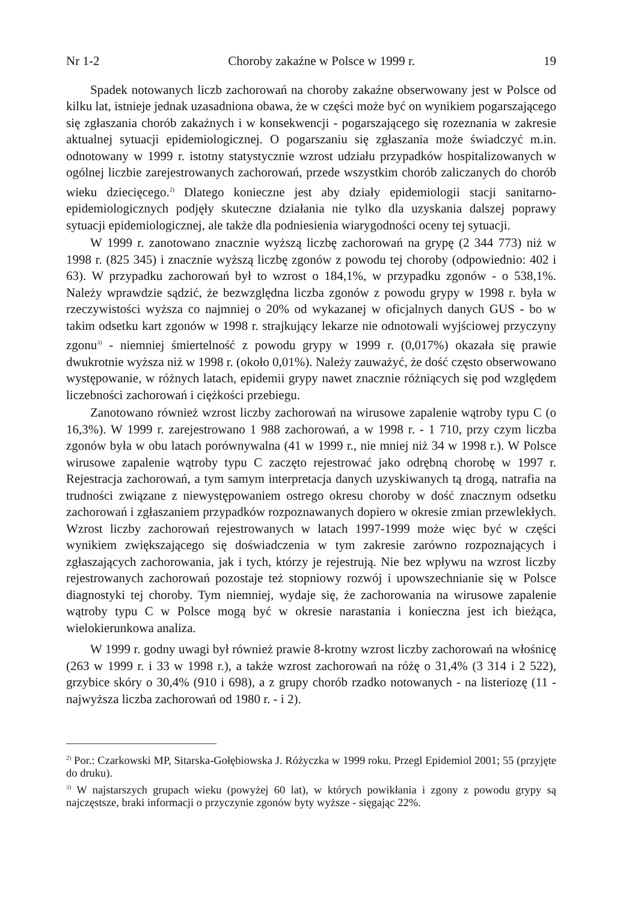Nr 1-2 Choroby zakaźne w Polsce w 1999 r. 19
Spadek notowanych liczb zachorowań na choroby zakaźne obserwowany jest w Polsce od kilku lat, istnieje jednak uzasadniona obawa, że w części może być on wynikiem pogarszającego się zgłaszania chorób zakaźnych i w konsekwencji - pogarszającego się rozeznania w zakresie aktualnej sytuacji epidemiologicznej. O pogarszaniu się zgłaszania może świadczyć m.in. odnotowany w 1999 r. istotny statystycznie wzrost udziału przypadków hospitalizowanych w ogólnej liczbie zarejestrowanych zachorowań, przede wszystkim chorób zaliczanych do chorób wieku dziecięcego.<sup>2)</sup> Dlatego konieczne jest aby działy epidemiologii stacji sanitarno-epidemiologicznych podjęły skuteczne działania nie tylko dla uzyskania dalszej poprawy sytuacji epidemiologicznej, ale także dla podniesienia wiarygodności oceny tej sytuacji.
W 1999 r. zanotowano znacznie wyższą liczbę zachorowań na grypę (2 344 773) niż w 1998 r. (825 345) i znacznie wyższą liczbę zgonów z powodu tej choroby (odpowiednio: 402 i 63). W przypadku zachorowań był to wzrost o 184,1%, w przypadku zgonów - o 538,1%. Należy wprawdzie sądzić, że bezwzględna liczba zgonów z powodu grypy w 1998 r. była w rzeczywistości wyższa co najmniej o 20% od wykazanej w oficjalnych danych GUS - bo w takim odsetku kart zgonów w 1998 r. strajkujący lekarze nie odnotowali wyjściowej przyczyny zgonu<sup>3)</sup> - niemniej śmiertelność z powodu grypy w 1999 r. (0,017%) okazała się prawie dwukrotnie wyższa niż w 1998 r. (około 0,01%). Należy zauważyć, że dość często obserwowano występowanie, w różnych latach, epidemii grypy nawet znacznie różniących się pod względem liczebności zachorowań i ciężkości przebiegu.
Zanotowano również wzrost liczby zachorowań na wirusowe zapalenie wątroby typu C (o 16,3%). W 1999 r. zarejestrowano 1 988 zachorowań, a w 1998 r. - 1 710, przy czym liczba zgonów była w obu latach porównywalna (41 w 1999 r., nie mniej niż 34 w 1998 r.). W Polsce wirusowe zapalenie wątroby typu C zaczęto rejestrować jako odrębną chorobę w 1997 r. Rejestracja zachorowań, a tym samym interpretacja danych uzyskiwanych tą drogą, natrafia na trudności związane z niewystępowaniem ostrego okresu choroby w dość znacznym odsetku zachorowań i zgłaszaniem przypadków rozpoznawanych dopiero w okresie zmian przewlekłych. Wzrost liczby zachorowań rejestrowanych w latach 1997-1999 może więc być w części wynikiem zwiększającego się doświadczenia w tym zakresie zarówno rozpoznających i zgłaszających zachorowania, jak i tych, którzy je rejestrują. Nie bez wpływu na wzrost liczby rejestrowanych zachorowań pozostaje też stopniowy rozwój i upowszechnianie się w Polsce diagnostyki tej choroby. Tym niemniej, wydaje się, że zachorowania na wirusowe zapalenie wątroby typu C w Polsce mogą być w okresie narastania i konieczna jest ich bieżąca, wielokierunkowa analiza.
W 1999 r. godny uwagi był również prawie 8-krotny wzrost liczby zachorowań na włośnicę (263 w 1999 r. i 33 w 1998 r.), a także wzrost zachorowań na różę o 31,4% (3 314 i 2 522), grzybice skóry o 30,4% (910 i 698), a z grupy chorób rzadko notowanych - na listeriozę (11 - najwyższa liczba zachorowań od 1980 r. - i 2).
<sup>2)</sup> Por.: Czarkowski MP, Sitarska-Gołębiowska J. Różyczka w 1999 roku. Przegl Epidemiol 2001; 55 (przyjęte do druku).
<sup>3)</sup> W najstarszych grupach wieku (powyżej 60 lat), w których powikłania i zgony z powodu grypy są najczęstsze, braki informacji o przyczynie zgonów byty wyższe - sięgając 22%.